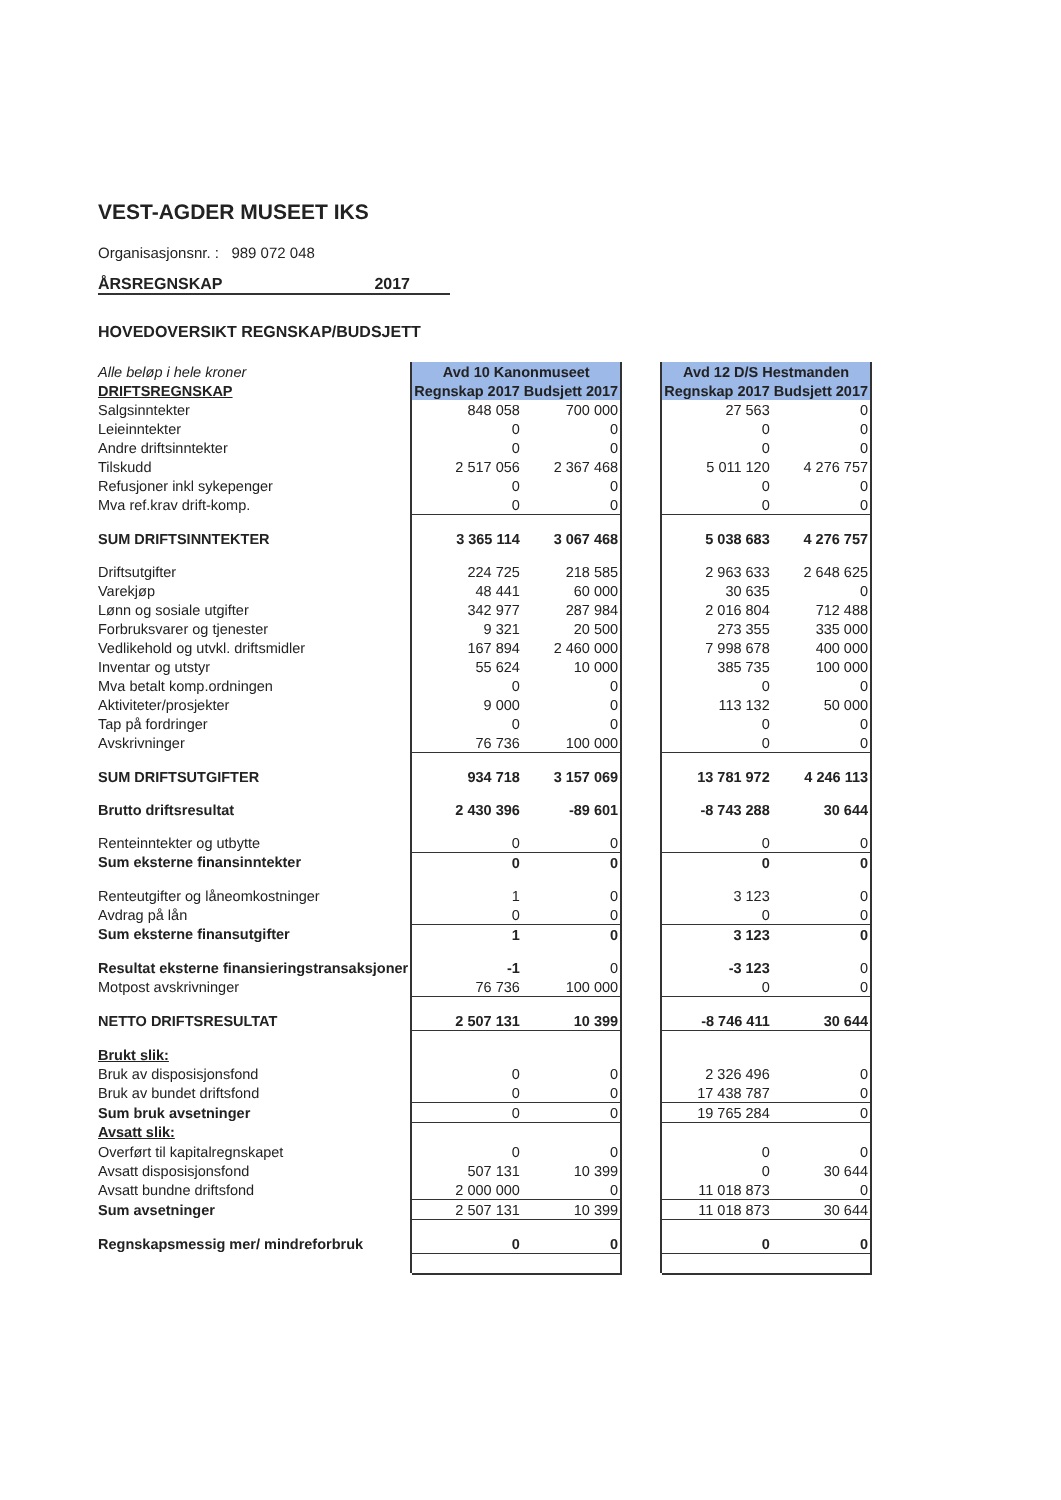VEST-AGDER MUSEET IKS
Organisasjonsnr. : 989 072 048
ÅRSREGNSKAP 2017
HOVEDOVERSIKT REGNSKAP/BUDSJETT
| Alle beløp i hele kroner | Avd 10 Kanonmuseet | | | Avd 12 D/S Hestmanden | |
| DRIFTSREGNSKAP | Regnskap 2017 | Budsjett 2017 | | Regnskap 2017 | Budsjett 2017 |
| Salgsinntekter | 848 058 | 700 000 | | 27 563 | 0 |
| Leieinntekter | 0 | 0 | | 0 | 0 |
| Andre driftsinntekter | 0 | 0 | | 0 | 0 |
| Tilskudd | 2 517 056 | 2 367 468 | | 5 011 120 | 4 276 757 |
| Refusjoner inkl sykepenger | 0 | 0 | | 0 | 0 |
| Mva ref.krav drift-komp. | 0 | 0 | | 0 | 0 |
| SUM DRIFTSINNTEKTER | 3 365 114 | 3 067 468 | | 5 038 683 | 4 276 757 |
| Driftsutgifter | 224 725 | 218 585 | | 2 963 633 | 2 648 625 |
| Varekjøp | 48 441 | 60 000 | | 30 635 | 0 |
| Lønn og sosiale utgifter | 342 977 | 287 984 | | 2 016 804 | 712 488 |
| Forbruksvarer og tjenester | 9 321 | 20 500 | | 273 355 | 335 000 |
| Vedlikehold og utvkl. driftsmidler | 167 894 | 2 460 000 | | 7 998 678 | 400 000 |
| Inventar og utstyr | 55 624 | 10 000 | | 385 735 | 100 000 |
| Mva betalt komp.ordningen | 0 | 0 | | 0 | 0 |
| Aktiviteter/prosjekter | 9 000 | 0 | | 113 132 | 50 000 |
| Tap på fordringer | 0 | 0 | | 0 | 0 |
| Avskrivninger | 76 736 | 100 000 | | 0 | 0 |
| SUM DRIFTSUTGIFTER | 934 718 | 3 157 069 | | 13 781 972 | 4 246 113 |
| Brutto driftsresultat | 2 430 396 | -89 601 | | -8 743 288 | 30 644 |
| Renteinntekter og utbytte | 0 | 0 | | 0 | 0 |
| Sum eksterne finansinntekter | 0 | 0 | | 0 | 0 |
| Renteutgifter og låneomkostninger | 1 | 0 | | 3 123 | 0 |
| Avdrag på lån | 0 | 0 | | 0 | 0 |
| Sum eksterne finansutgifter | 1 | 0 | | 3 123 | 0 |
| Resultat eksterne finansieringstransaksjoner | -1 | 0 | | -3 123 | 0 |
| Motpost avskrivninger | 76 736 | 100 000 | | 0 | 0 |
| NETTO DRIFTSRESULTAT | 2 507 131 | 10 399 | | -8 746 411 | 30 644 |
| Brukt slik: | | | | | |
| Bruk av disposisjonsfond | 0 | 0 | | 2 326 496 | 0 |
| Bruk av bundet driftsfond | 0 | 0 | | 17 438 787 | 0 |
| Sum bruk avsetninger | 0 | 0 | | 19 765 284 | 0 |
| Avsatt slik: | | | | | |
| Overført til kapitalregnskapet | 0 | 0 | | 0 | 0 |
| Avsatt disposisjonsfond | 507 131 | 10 399 | | 0 | 30 644 |
| Avsatt bundne driftsfond | 2 000 000 | 0 | | 11 018 873 | 0 |
| Sum avsetninger | 2 507 131 | 10 399 | | 11 018 873 | 30 644 |
| Regnskapsmessig mer/ mindreforbruk | 0 | 0 | | 0 | 0 |